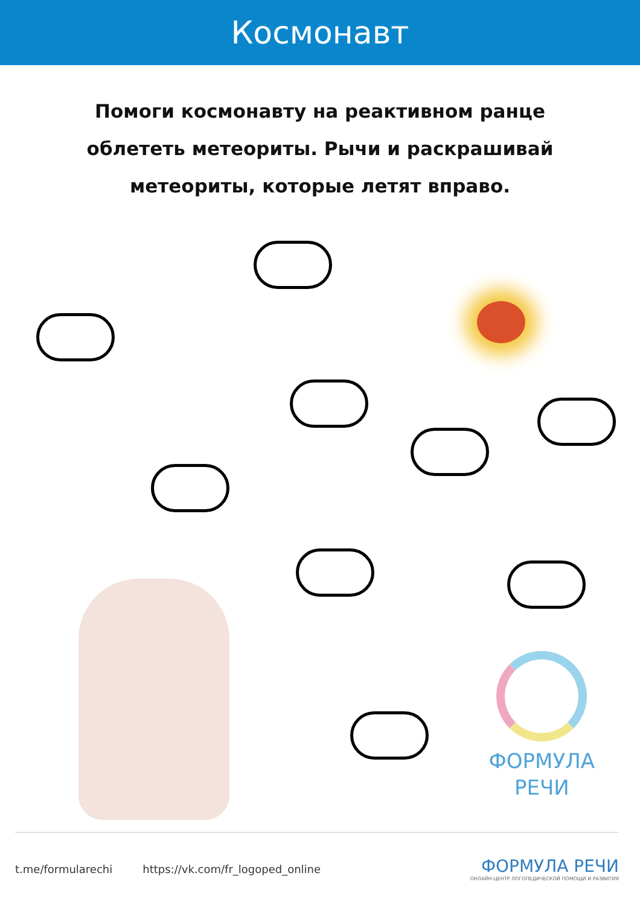Космонавт
Помоги космонавту на реактивном ранце
облететь метеориты. Рычи и раскрашивай
метеориты, которые летят вправо.
ФОРМУЛА
РЕЧИ
t.me/formularechi https://vk.com/fr_logoped_online
ФОРМУЛА РЕЧИ
ОНЛАЙН-ЦЕНТР ЛОГОПЕДИЧЕСКОЙ ПОМОЩИ И РАЗВИТИЯ